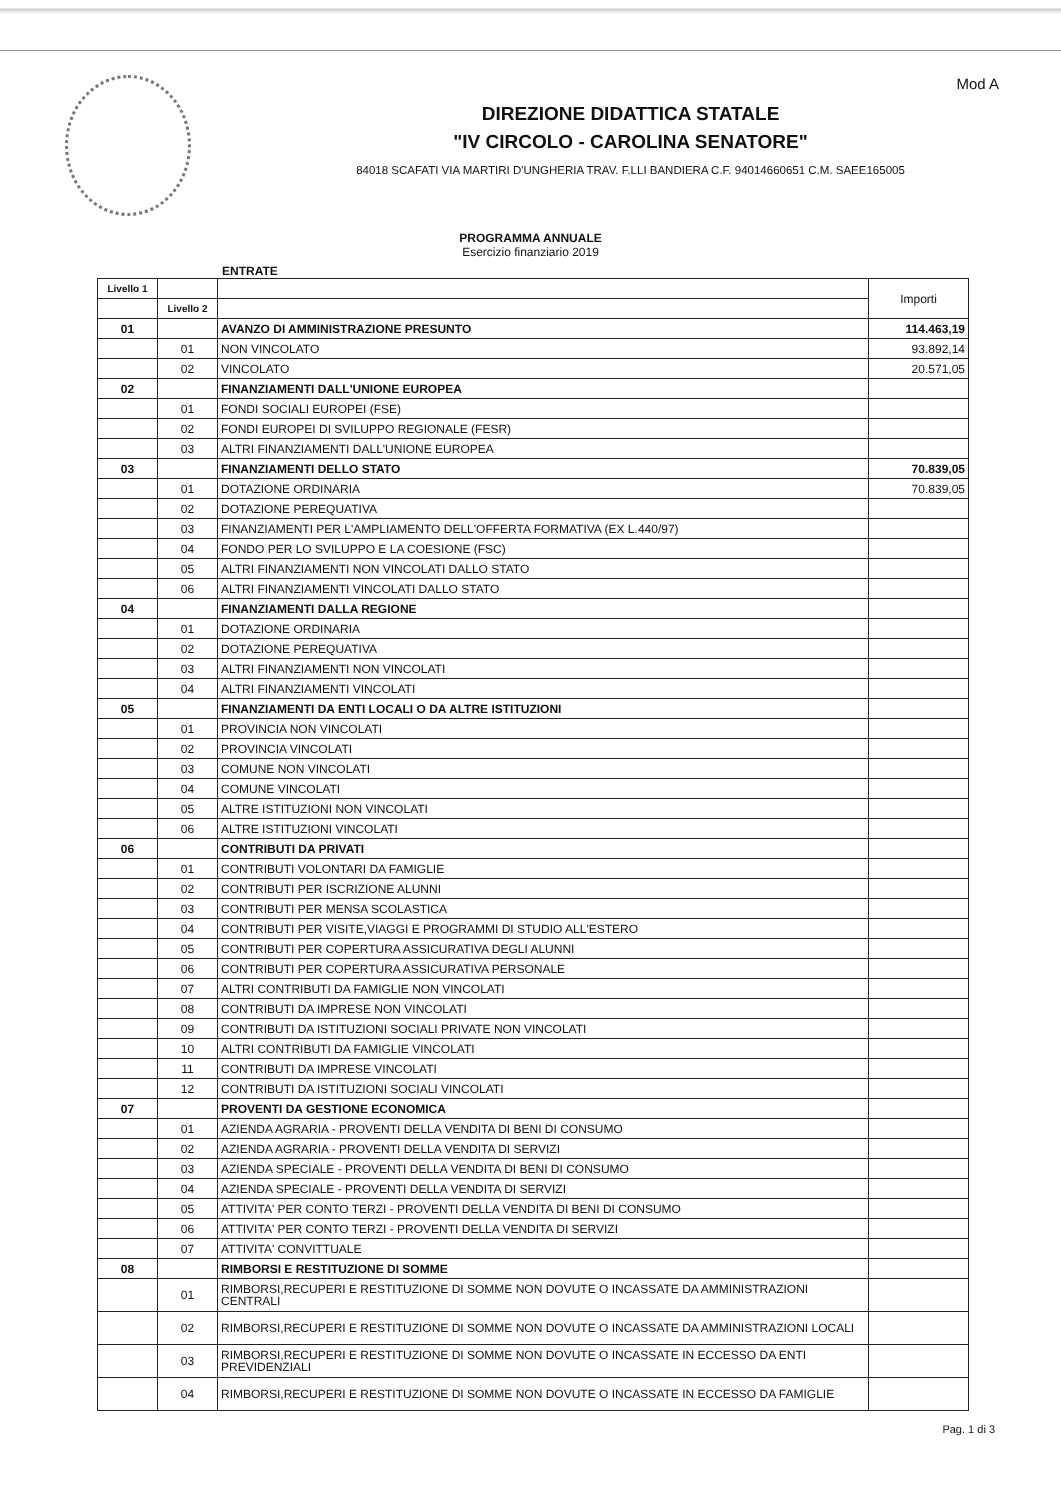Mod A
DIREZIONE DIDATTICA STATALE
"IV CIRCOLO - CAROLINA SENATORE"
84018 SCAFATI VIA MARTIRI D'UNGHERIA TRAV. F.LLI BANDIERA C.F. 94014660651 C.M. SAEE165005
PROGRAMMA ANNUALE
Esercizio finanziario 2019
ENTRATE
| Livello 1 | | | Importi |
| | Livello 2 | | |
| 01 | | AVANZO DI AMMINISTRAZIONE PRESUNTO | 114.463,19 |
| | 01 | NON VINCOLATO | 93.892,14 |
| | 02 | VINCOLATO | 20.571,05 |
| 02 | | FINANZIAMENTI DALL'UNIONE EUROPEA | |
| | 01 | FONDI SOCIALI EUROPEI (FSE) | |
| | 02 | FONDI EUROPEI DI SVILUPPO REGIONALE (FESR) | |
| | 03 | ALTRI FINANZIAMENTI DALL'UNIONE EUROPEA | |
| 03 | | FINANZIAMENTI DELLO STATO | 70.839,05 |
| | 01 | DOTAZIONE ORDINARIA | 70.839,05 |
| | 02 | DOTAZIONE PEREQUATIVA | |
| | 03 | FINANZIAMENTI PER L'AMPLIAMENTO DELL'OFFERTA FORMATIVA (EX L.440/97) | |
| | 04 | FONDO PER LO SVILUPPO E LA COESIONE (FSC) | |
| | 05 | ALTRI FINANZIAMENTI NON VINCOLATI DALLO STATO | |
| | 06 | ALTRI FINANZIAMENTI VINCOLATI DALLO STATO | |
| 04 | | FINANZIAMENTI DALLA REGIONE | |
| | 01 | DOTAZIONE ORDINARIA | |
| | 02 | DOTAZIONE PEREQUATIVA | |
| | 03 | ALTRI FINANZIAMENTI NON VINCOLATI | |
| | 04 | ALTRI FINANZIAMENTI VINCOLATI | |
| 05 | | FINANZIAMENTI DA ENTI LOCALI O DA ALTRE ISTITUZIONI | |
| | 01 | PROVINCIA NON VINCOLATI | |
| | 02 | PROVINCIA VINCOLATI | |
| | 03 | COMUNE NON VINCOLATI | |
| | 04 | COMUNE VINCOLATI | |
| | 05 | ALTRE ISTITUZIONI NON VINCOLATI | |
| | 06 | ALTRE ISTITUZIONI VINCOLATI | |
| 06 | | CONTRIBUTI DA PRIVATI | |
| | 01 | CONTRIBUTI VOLONTARI DA FAMIGLIE | |
| | 02 | CONTRIBUTI PER ISCRIZIONE ALUNNI | |
| | 03 | CONTRIBUTI PER MENSA SCOLASTICA | |
| | 04 | CONTRIBUTI PER VISITE,VIAGGI E PROGRAMMI DI STUDIO ALL'ESTERO | |
| | 05 | CONTRIBUTI PER COPERTURA ASSICURATIVA DEGLI ALUNNI | |
| | 06 | CONTRIBUTI PER COPERTURA ASSICURATIVA PERSONALE | |
| | 07 | ALTRI CONTRIBUTI DA FAMIGLIE NON VINCOLATI | |
| | 08 | CONTRIBUTI DA IMPRESE NON VINCOLATI | |
| | 09 | CONTRIBUTI DA ISTITUZIONI SOCIALI PRIVATE NON VINCOLATI | |
| | 10 | ALTRI CONTRIBUTI DA FAMIGLIE VINCOLATI | |
| | 11 | CONTRIBUTI DA IMPRESE VINCOLATI | |
| | 12 | CONTRIBUTI DA ISTITUZIONI SOCIALI VINCOLATI | |
| 07 | | PROVENTI DA GESTIONE ECONOMICA | |
| | 01 | AZIENDA AGRARIA - PROVENTI DELLA VENDITA DI BENI DI CONSUMO | |
| | 02 | AZIENDA AGRARIA - PROVENTI DELLA VENDITA DI SERVIZI | |
| | 03 | AZIENDA SPECIALE - PROVENTI DELLA VENDITA DI BENI DI CONSUMO | |
| | 04 | AZIENDA SPECIALE - PROVENTI DELLA VENDITA DI SERVIZI | |
| | 05 | ATTIVITA' PER CONTO TERZI - PROVENTI DELLA VENDITA DI BENI DI CONSUMO | |
| | 06 | ATTIVITA' PER CONTO TERZI - PROVENTI DELLA VENDITA DI SERVIZI | |
| | 07 | ATTIVITA' CONVITTUALE | |
| 08 | | RIMBORSI E RESTITUZIONE DI SOMME | |
| | 01 | RIMBORSI,RECUPERI E RESTITUZIONE DI SOMME NON DOVUTE O INCASSATE DA AMMINISTRAZIONI CENTRALI | |
| | 02 | RIMBORSI,RECUPERI E RESTITUZIONE DI SOMME NON DOVUTE O INCASSATE DA AMMINISTRAZIONI LOCALI | |
| | 03 | RIMBORSI,RECUPERI E RESTITUZIONE DI SOMME NON DOVUTE O INCASSATE IN ECCESSO DA ENTI PREVIDENZIALI | |
| | 04 | RIMBORSI,RECUPERI E RESTITUZIONE DI SOMME NON DOVUTE O INCASSATE IN ECCESSO DA FAMIGLIE | |
Pag. 1 di 3